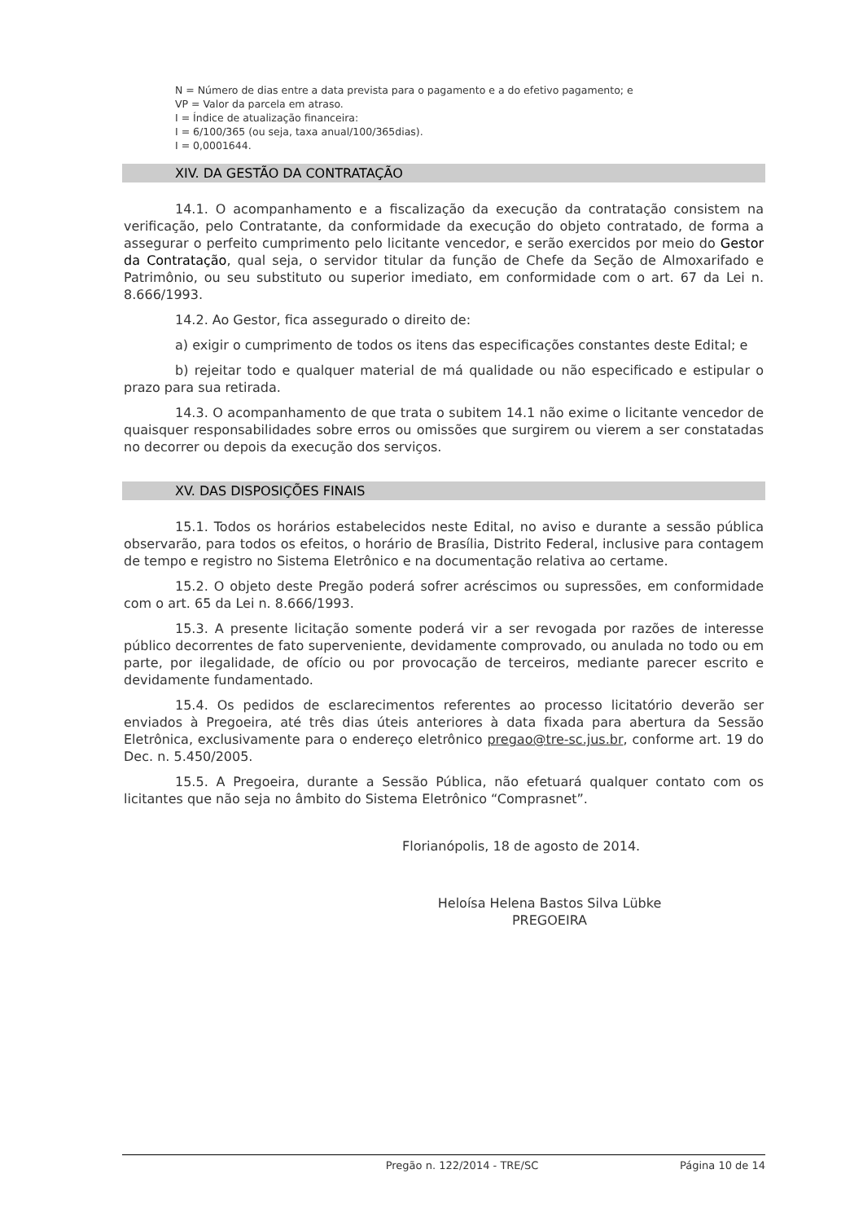N = Número de dias entre a data prevista para o pagamento e a do efetivo pagamento; e
VP = Valor da parcela em atraso.
I = Índice de atualização financeira:
I = 6/100/365 (ou seja, taxa anual/100/365dias).
I = 0,0001644.
XIV. DA GESTÃO DA CONTRATAÇÃO
14.1. O acompanhamento e a fiscalização da execução da contratação consistem na verificação, pelo Contratante, da conformidade da execução do objeto contratado, de forma a assegurar o perfeito cumprimento pelo licitante vencedor, e serão exercidos por meio do Gestor da Contratação, qual seja, o servidor titular da função de Chefe da Seção de Almoxarifado e Patrimônio, ou seu substituto ou superior imediato, em conformidade com o art. 67 da Lei n. 8.666/1993.
14.2. Ao Gestor, fica assegurado o direito de:
a) exigir o cumprimento de todos os itens das especificações constantes deste Edital; e
b) rejeitar todo e qualquer material de má qualidade ou não especificado e estipular o prazo para sua retirada.
14.3. O acompanhamento de que trata o subitem 14.1 não exime o licitante vencedor de quaisquer responsabilidades sobre erros ou omissões que surgirem ou vierem a ser constatadas no decorrer ou depois da execução dos serviços.
XV. DAS DISPOSIÇÕES FINAIS
15.1. Todos os horários estabelecidos neste Edital, no aviso e durante a sessão pública observarão, para todos os efeitos, o horário de Brasília, Distrito Federal, inclusive para contagem de tempo e registro no Sistema Eletrônico e na documentação relativa ao certame.
15.2. O objeto deste Pregão poderá sofrer acréscimos ou supressões, em conformidade com o art. 65 da Lei n. 8.666/1993.
15.3. A presente licitação somente poderá vir a ser revogada por razões de interesse público decorrentes de fato superveniente, devidamente comprovado, ou anulada no todo ou em parte, por ilegalidade, de ofício ou por provocação de terceiros, mediante parecer escrito e devidamente fundamentado.
15.4. Os pedidos de esclarecimentos referentes ao processo licitatório deverão ser enviados à Pregoeira, até três dias úteis anteriores à data fixada para abertura da Sessão Eletrônica, exclusivamente para o endereço eletrônico pregao@tre-sc.jus.br, conforme art. 19 do Dec. n. 5.450/2005.
15.5. A Pregoeira, durante a Sessão Pública, não efetuará qualquer contato com os licitantes que não seja no âmbito do Sistema Eletrônico “Comprasnet”.
Florianópolis, 18 de agosto de 2014.
Heloísa Helena Bastos Silva Lübke
PREGOEIRA
Pregão n. 122/2014 - TRE/SC Página 10 de 14